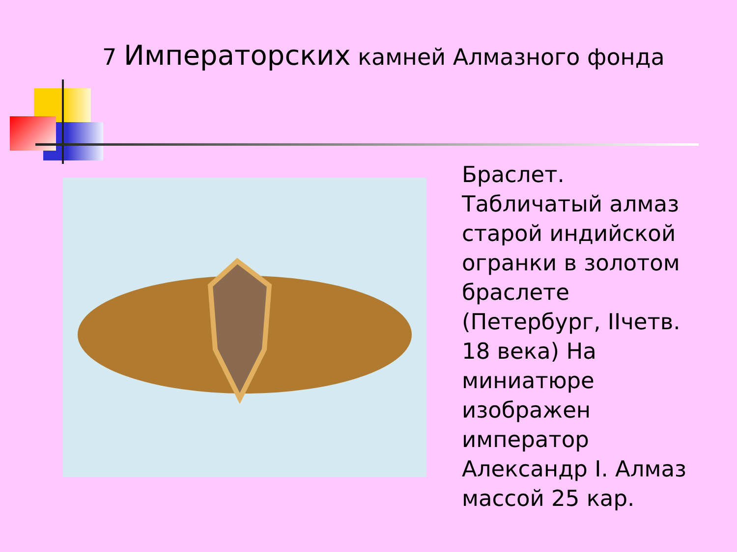7 Императорских камней Алмазного фонда
Браслет. Табличатый алмаз старой индийской огранки в золотом браслете (Петербург, IIчетв. 18 века) На миниатюре изображен император Александр I. Алмаз массой 25 кар.